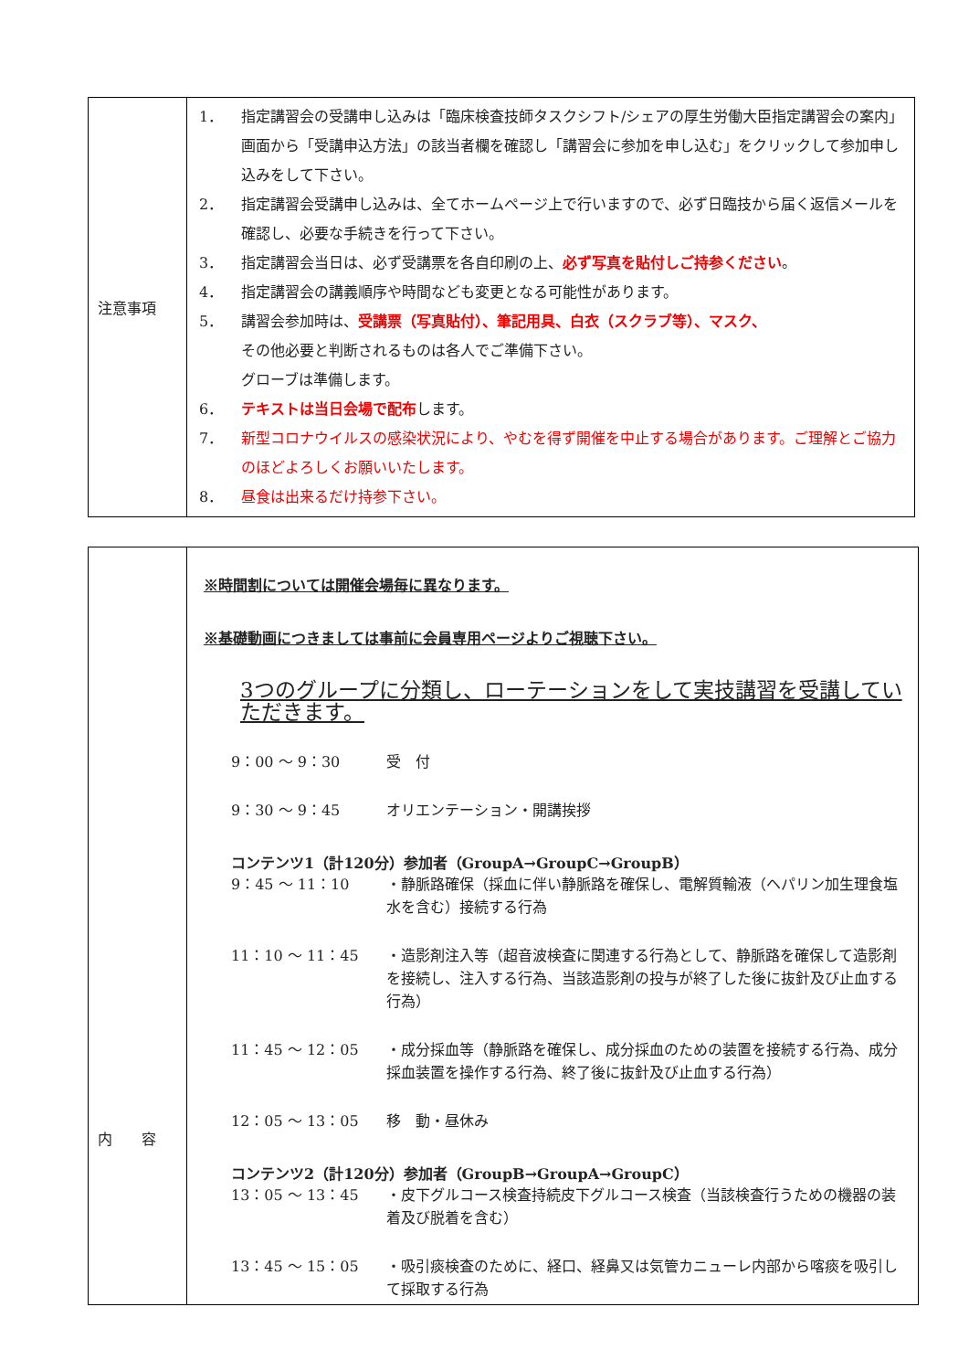| 注意事項 | 1． 指定講習会の受講申し込みは「臨床検査技師タスクシフト/シェアの厚生労働大臣指定講習会の案内」画面から「受講申込方法」の該当者欄を確認し「講習会に参加を申し込む」をクリックして参加申し込みをして下さい。 2． 指定講習会受講申し込みは、全てホームページ上で行いますので、必ず日臨技から届く返信メールを確認し、必要な手続きを行って下さい。 3． 指定講習会当日は、必ず受講票を各自印刷の上、 必ず写真を貼付しご持参ください 。 4． 指定講習会の講義順序や時間なども変更となる可能性があります。 5． 講習会参加時は、 受講票（写真貼付）、筆記用具、白衣（スクラブ等）、マスク、 その他必要と判断されるものは各人でご準備下さい。 グローブは準備します。 6． テキストは当日会場で配布 します。 7． 新型コロナウイルスの感染状況により、やむを得ず開催を中止する場合があります。ご理解とご協力のほどよろしくお願いいたします。 8． 昼食は出来るだけ持参下さい。 |
| 内 容 | ※時間割については開催会場毎に異なります。 ※基礎動画につきましては事前に会員専用ページよりご視聴下さい。 3つのグループに分類し、ローテーションをして実技講習を受講していただきます。 9：00 ～ 9：30 受 付 9：30 ～ 9：45 オリエンテーション・開講挨拶 コンテンツ1（計120分）参加者（GroupA→GroupC→GroupB） 9：45 ～ 11：10 ・静脈路確保（採血に伴い静脈路を確保し、電解質輸液（ヘパリン加生理食塩水を含む）接続する行為 11：10 ～ 11：45 ・造影剤注入等（超音波検査に関連する行為として、静脈路を確保して造影剤を接続し、注入する行為、当該造影剤の投与が終了した後に抜針及び止血する行為） 11：45 ～ 12：05 ・成分採血等（静脈路を確保し、成分採血のための装置を接続する行為、成分採血装置を操作する行為、終了後に抜針及び止血する行為） 12：05 ～ 13：05 移 動・昼休み コンテンツ2（計120分）参加者（GroupB→GroupA→GroupC） 13：05 ～ 13：45 ・皮下グルコース検査持続皮下グルコース検査（当該検査行うための機器の装着及び脱着を含む） 13：45 ～ 15：05 ・吸引痰検査のために、経口、経鼻又は気管カニューレ内部から喀痰を吸引して採取する行為 |